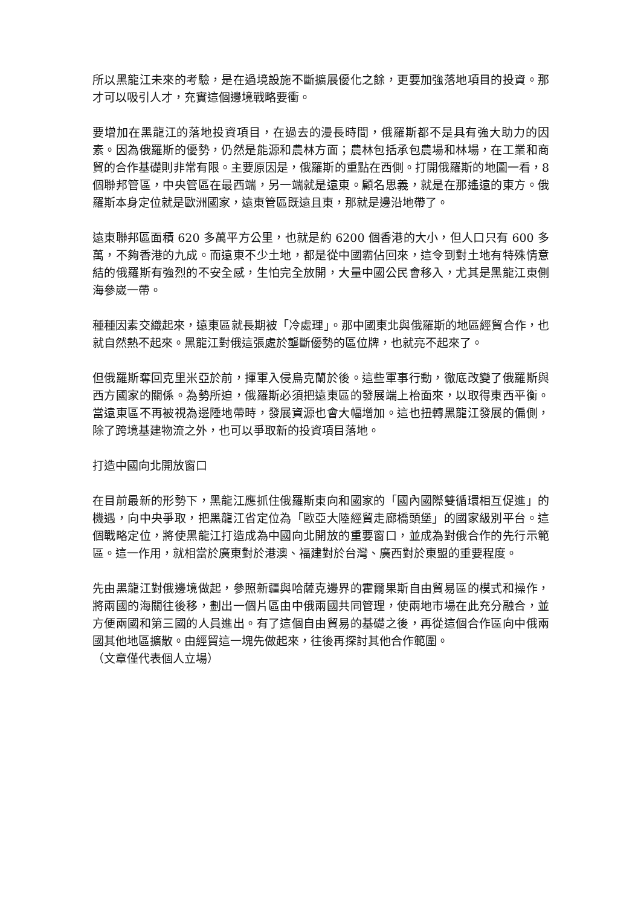所以黑龍江未來的考驗，是在過境設施不斷擴展優化之餘，更要加強落地項目的投資。那才可以吸引人才，充實這個邊境戰略要衝。
要增加在黑龍江的落地投資項目，在過去的漫長時間，俄羅斯都不是具有強大助力的因素。因為俄羅斯的優勢，仍然是能源和農林方面；農林包括承包農場和林場，在工業和商貿的合作基礎則非常有限。主要原因是，俄羅斯的重點在西側。打開俄羅斯的地圖一看，8 個聯邦管區，中央管區在最西端，另一端就是遠東。顧名思義，就是在那遙遠的東方。俄羅斯本身定位就是歐洲國家，遠東管區既遠且東，那就是邊沿地帶了。
遠東聯邦區面積 620 多萬平方公里，也就是約 6200 個香港的大小，但人口只有 600 多萬，不夠香港的九成。而遠東不少土地，都是從中國霸佔回來，這令到對土地有特殊情意結的俄羅斯有強烈的不安全感，生怕完全放開，大量中國公民會移入，尤其是黑龍江東側海參崴一帶。
種種因素交織起來，遠東區就長期被「冷處理」。那中國東北與俄羅斯的地區經貿合作，也就自然熱不起來。黑龍江對俄這張處於壟斷優勢的區位牌，也就亮不起來了。
但俄羅斯奪回克里米亞於前，揮軍入侵烏克蘭於後。這些軍事行動，徹底改變了俄羅斯與西方國家的關係。為勢所迫，俄羅斯必須把遠東區的發展端上枱面來，以取得東西平衡。當遠東區不再被視為邊陲地帶時，發展資源也會大幅增加。這也扭轉黑龍江發展的偏側，除了跨境基建物流之外，也可以爭取新的投資項目落地。
打造中國向北開放窗口
在目前最新的形勢下，黑龍江應抓住俄羅斯東向和國家的「國內國際雙循環相互促進」的機遇，向中央爭取，把黑龍江省定位為「歐亞大陸經貿走廊橋頭堡」的國家級別平台。這個戰略定位，將使黑龍江打造成為中國向北開放的重要窗口，並成為對俄合作的先行示範區。這一作用，就相當於廣東對於港澳、福建對於台灣、廣西對於東盟的重要程度。
先由黑龍江對俄邊境做起，參照新疆與哈薩克邊界的霍爾果斯自由貿易區的模式和操作，將兩國的海關往後移，劃出一個片區由中俄兩國共同管理，使兩地市場在此充分融合，並方便兩國和第三國的人員進出。有了這個自由貿易的基礎之後，再從這個合作區向中俄兩國其他地區擴散。由經貿這一塊先做起來，往後再探討其他合作範圍。
（文章僅代表個人立場）